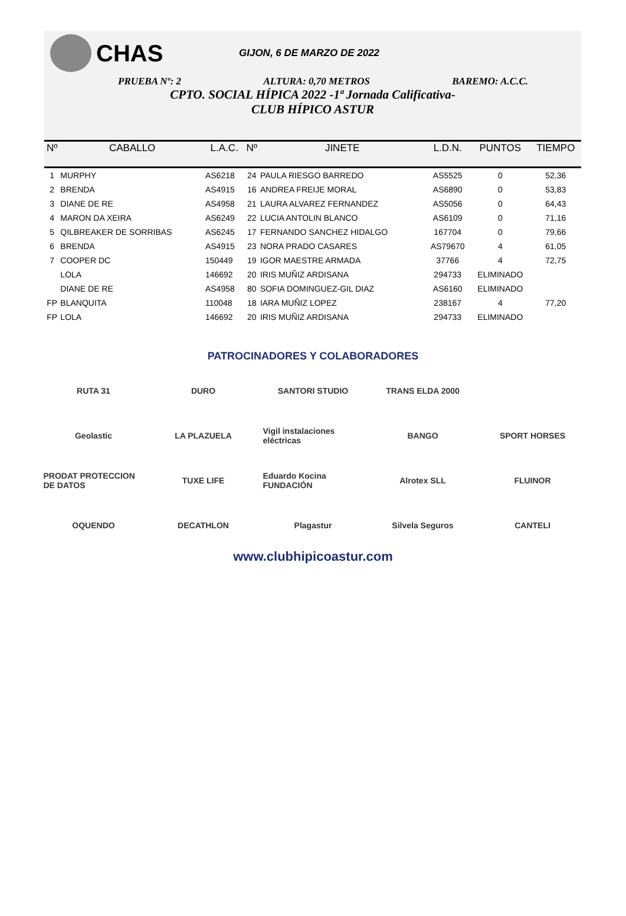CHAS
GIJON, 6 DE MARZO DE 2022
PRUEBA Nº: 2 ALTURA: 0,70 METROS BAREMO: A.C.C.
CPTO. SOCIAL HÍPICA 2022 -1ª Jornada Calificativa-
CLUB HÍPICO ASTUR
| Nº | CABALLO | L.A.C. | Nº | JINETE | L.D.N. | PUNTOS | TIEMPO |
| --- | --- | --- | --- | --- | --- | --- | --- |
| 1 | MURPHY | AS6218 | 24 | PAULA RIESGO BARREDO | AS5525 | 0 | 52,36 |
| 2 | BRENDA | AS4915 | 16 | ANDREA FREIJE MORAL | AS6890 | 0 | 53,83 |
| 3 | DIANE DE RE | AS4958 | 21 | LAURA ALVAREZ FERNANDEZ | AS5056 | 0 | 64,43 |
| 4 | MARON DA XEIRA | AS6249 | 22 | LUCIA ANTOLIN BLANCO | AS6109 | 0 | 71,16 |
| 5 | QILBREAKER DE SORRIBAS | AS6245 | 17 | FERNANDO SANCHEZ HIDALGO | 167704 | 0 | 79,66 |
| 6 | BRENDA | AS4915 | 23 | NORA PRADO CASARES | AS79670 | 4 | 61,05 |
| 7 | COOPER DC | 150449 | 19 | IGOR MAESTRE ARMADA | 37766 | 4 | 72,75 |
| | LOLA | 146692 | 20 | IRIS MUÑIZ ARDISANA | 294733 | ELIMINADO | |
| | DIANE DE RE | AS4958 | 80 | SOFIA DOMINGUEZ-GIL DIAZ | AS6160 | ELIMINADO | |
| FP | BLANQUITA | 110048 | 18 | IARA MUÑIZ LOPEZ | 238167 | 4 | 77,20 |
| FP | LOLA | 146692 | 20 | IRIS MUÑIZ ARDISANA | 294733 | ELIMINADO | |
PATROCINADORES Y COLABORADORES
RUTA 31
DURO
SANTORI STUDIO
TRANS ELDA 2000
Geolastic
LA PLAZUELA
Vigil instalaciones eléctricas
BANGO
SPORT HORSES
PRODAT PROTECCION DE DATOS
TUXE LIFE
Eduardo Kocina FUNDACIÓN
Alrotex SLL
FLUINOR
OQUENDO
DECATHLON
Plagastur
Silvela Seguros
CANTELI
www.clubhipicoastur.com